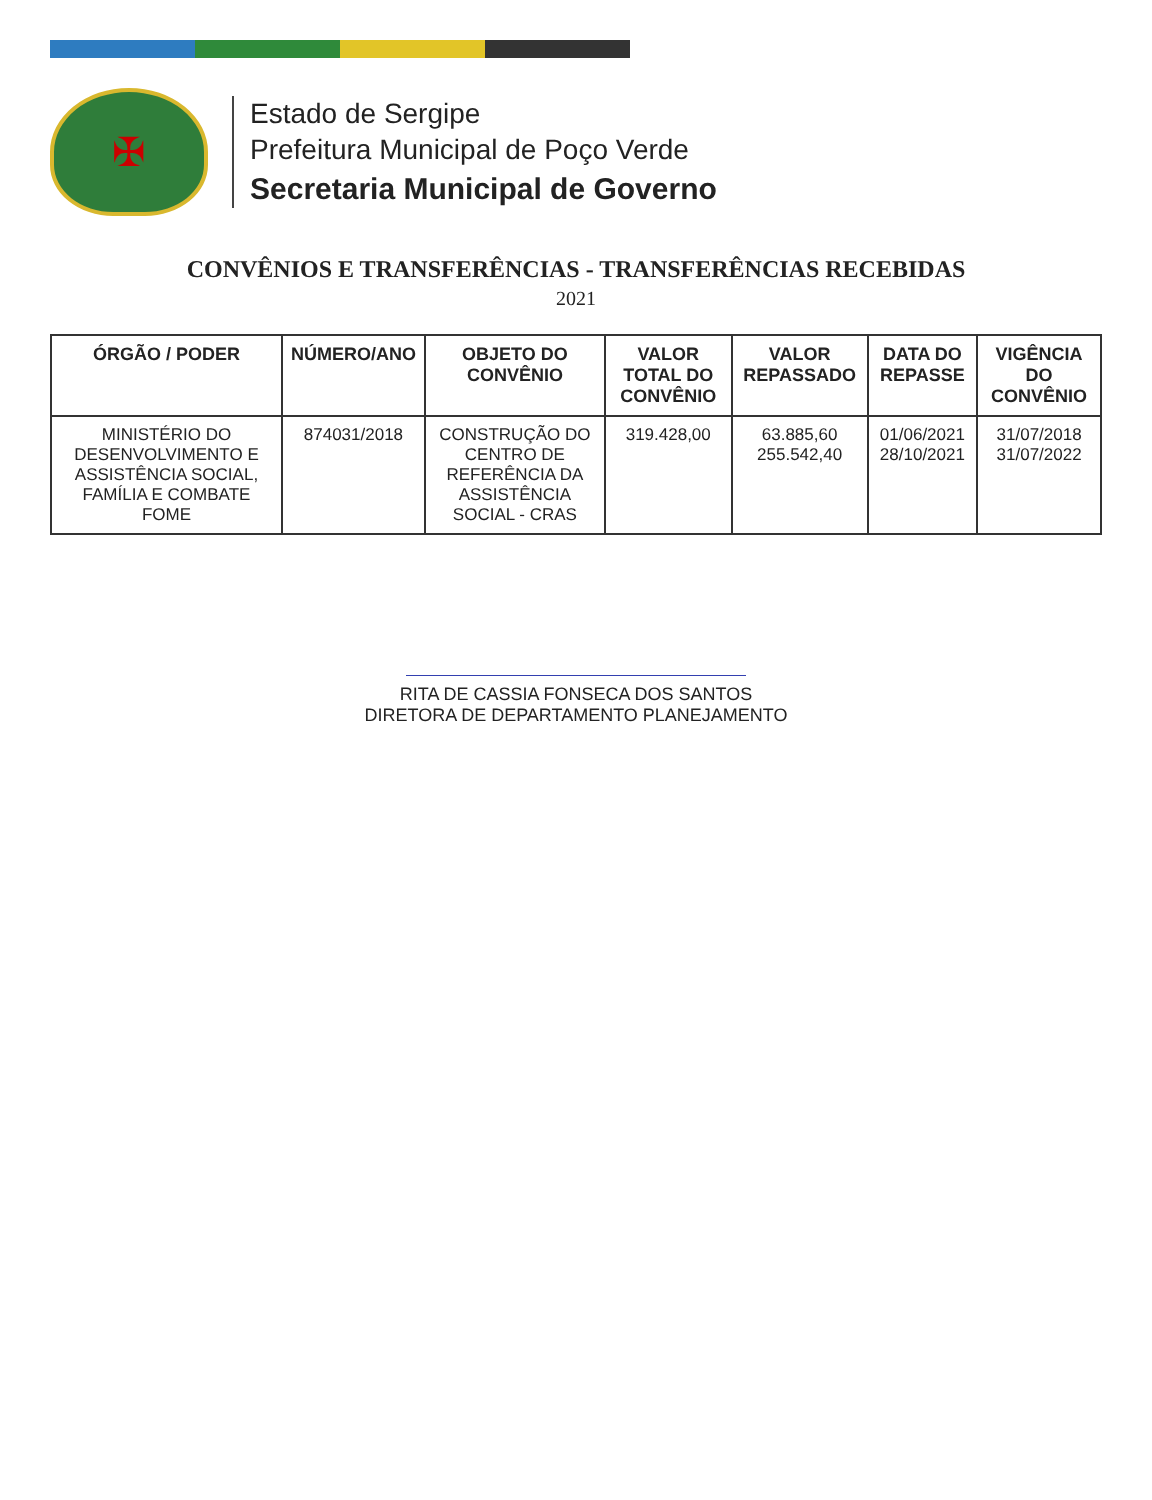✠
Estado de Sergipe
Prefeitura Municipal de Poço Verde
Secretaria Municipal de Governo
CONVÊNIOS E TRANSFERÊNCIAS - TRANSFERÊNCIAS RECEBIDAS
2021
| ÓRGÃO / PODER | NÚMERO/ANO | OBJETO DO CONVÊNIO | VALOR TOTAL DO CONVÊNIO | VALOR REPASSADO | DATA DO REPASSE | VIGÊNCIA DO CONVÊNIO |
| --- | --- | --- | --- | --- | --- | --- |
| MINISTÉRIO DO DESENVOLVIMENTO E ASSISTÊNCIA SOCIAL, FAMÍLIA E COMBATE FOME | 874031/2018 | CONSTRUÇÃO DO CENTRO DE REFERÊNCIA DA ASSISTÊNCIA SOCIAL - CRAS | 319.428,00 | 63.885,60 255.542,40 | 01/06/2021 28/10/2021 | 31/07/2018 31/07/2022 |
RITA DE CASSIA FONSECA DOS SANTOS
DIRETORA DE DEPARTAMENTO PLANEJAMENTO